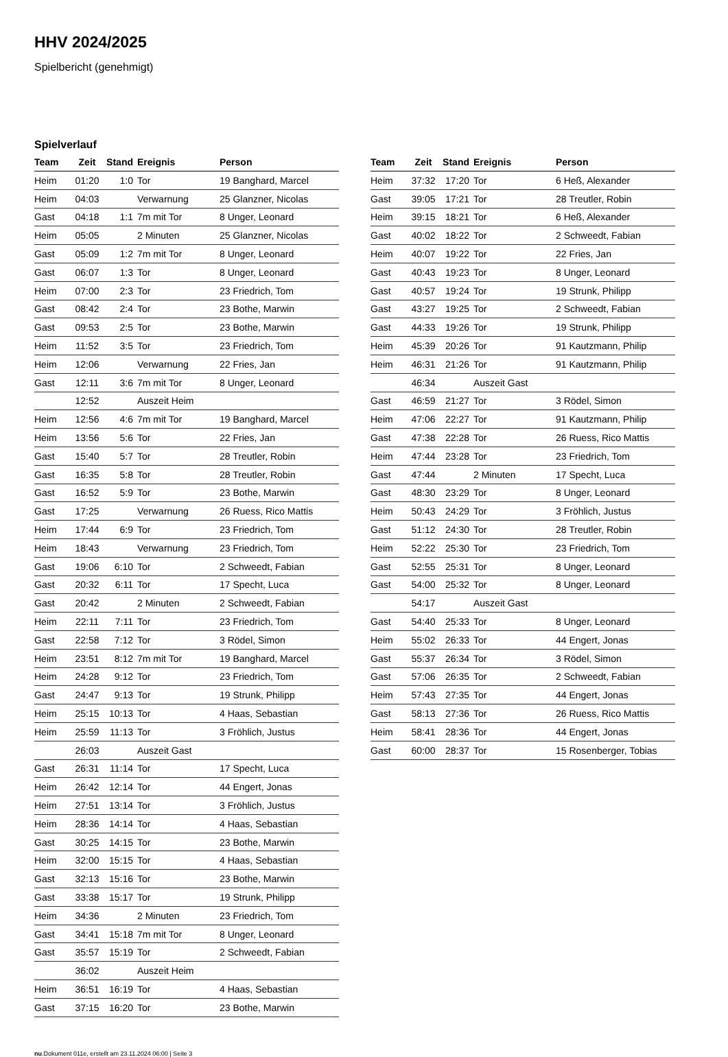HHV 2024/2025
Spielbericht (genehmigt)
Spielverlauf
| Team | Zeit | Stand | Ereignis | Person |
| --- | --- | --- | --- | --- |
| Heim | 01:20 | 1:0 | Tor | 19 Banghard, Marcel |
| Heim | 04:03 | | Verwarnung | 25 Glanzner, Nicolas |
| Gast | 04:18 | 1:1 | 7m mit Tor | 8 Unger, Leonard |
| Heim | 05:05 | | 2 Minuten | 25 Glanzner, Nicolas |
| Gast | 05:09 | 1:2 | 7m mit Tor | 8 Unger, Leonard |
| Gast | 06:07 | 1:3 | Tor | 8 Unger, Leonard |
| Heim | 07:00 | 2:3 | Tor | 23 Friedrich, Tom |
| Gast | 08:42 | 2:4 | Tor | 23 Bothe, Marwin |
| Gast | 09:53 | 2:5 | Tor | 23 Bothe, Marwin |
| Heim | 11:52 | 3:5 | Tor | 23 Friedrich, Tom |
| Heim | 12:06 | | Verwarnung | 22 Fries, Jan |
| Gast | 12:11 | 3:6 | 7m mit Tor | 8 Unger, Leonard |
| | 12:52 | | Auszeit Heim | |
| Heim | 12:56 | 4:6 | 7m mit Tor | 19 Banghard, Marcel |
| Heim | 13:56 | 5:6 | Tor | 22 Fries, Jan |
| Gast | 15:40 | 5:7 | Tor | 28 Treutler, Robin |
| Gast | 16:35 | 5:8 | Tor | 28 Treutler, Robin |
| Gast | 16:52 | 5:9 | Tor | 23 Bothe, Marwin |
| Gast | 17:25 | | Verwarnung | 26 Ruess, Rico Mattis |
| Heim | 17:44 | 6:9 | Tor | 23 Friedrich, Tom |
| Heim | 18:43 | | Verwarnung | 23 Friedrich, Tom |
| Gast | 19:06 | 6:10 | Tor | 2 Schweedt, Fabian |
| Gast | 20:32 | 6:11 | Tor | 17 Specht, Luca |
| Gast | 20:42 | | 2 Minuten | 2 Schweedt, Fabian |
| Heim | 22:11 | 7:11 | Tor | 23 Friedrich, Tom |
| Gast | 22:58 | 7:12 | Tor | 3 Rödel, Simon |
| Heim | 23:51 | 8:12 | 7m mit Tor | 19 Banghard, Marcel |
| Heim | 24:28 | 9:12 | Tor | 23 Friedrich, Tom |
| Gast | 24:47 | 9:13 | Tor | 19 Strunk, Philipp |
| Heim | 25:15 | 10:13 | Tor | 4 Haas, Sebastian |
| Heim | 25:59 | 11:13 | Tor | 3 Fröhlich, Justus |
| | 26:03 | | Auszeit Gast | |
| Gast | 26:31 | 11:14 | Tor | 17 Specht, Luca |
| Heim | 26:42 | 12:14 | Tor | 44 Engert, Jonas |
| Heim | 27:51 | 13:14 | Tor | 3 Fröhlich, Justus |
| Heim | 28:36 | 14:14 | Tor | 4 Haas, Sebastian |
| Gast | 30:25 | 14:15 | Tor | 23 Bothe, Marwin |
| Heim | 32:00 | 15:15 | Tor | 4 Haas, Sebastian |
| Gast | 32:13 | 15:16 | Tor | 23 Bothe, Marwin |
| Gast | 33:38 | 15:17 | Tor | 19 Strunk, Philipp |
| Heim | 34:36 | | 2 Minuten | 23 Friedrich, Tom |
| Gast | 34:41 | 15:18 | 7m mit Tor | 8 Unger, Leonard |
| Gast | 35:57 | 15:19 | Tor | 2 Schweedt, Fabian |
| | 36:02 | | Auszeit Heim | |
| Heim | 36:51 | 16:19 | Tor | 4 Haas, Sebastian |
| Gast | 37:15 | 16:20 | Tor | 23 Bothe, Marwin |
| Team | Zeit | Stand | Ereignis | Person |
| --- | --- | --- | --- | --- |
| Heim | 37:32 | 17:20 | Tor | 6 Heß, Alexander |
| Gast | 39:05 | 17:21 | Tor | 28 Treutler, Robin |
| Heim | 39:15 | 18:21 | Tor | 6 Heß, Alexander |
| Gast | 40:02 | 18:22 | Tor | 2 Schweedt, Fabian |
| Heim | 40:07 | 19:22 | Tor | 22 Fries, Jan |
| Gast | 40:43 | 19:23 | Tor | 8 Unger, Leonard |
| Gast | 40:57 | 19:24 | Tor | 19 Strunk, Philipp |
| Gast | 43:27 | 19:25 | Tor | 2 Schweedt, Fabian |
| Gast | 44:33 | 19:26 | Tor | 19 Strunk, Philipp |
| Heim | 45:39 | 20:26 | Tor | 91 Kautzmann, Philip |
| Heim | 46:31 | 21:26 | Tor | 91 Kautzmann, Philip |
| | 46:34 | | Auszeit Gast | |
| Gast | 46:59 | 21:27 | Tor | 3 Rödel, Simon |
| Heim | 47:06 | 22:27 | Tor | 91 Kautzmann, Philip |
| Gast | 47:38 | 22:28 | Tor | 26 Ruess, Rico Mattis |
| Heim | 47:44 | 23:28 | Tor | 23 Friedrich, Tom |
| Gast | 47:44 | | 2 Minuten | 17 Specht, Luca |
| Gast | 48:30 | 23:29 | Tor | 8 Unger, Leonard |
| Heim | 50:43 | 24:29 | Tor | 3 Fröhlich, Justus |
| Gast | 51:12 | 24:30 | Tor | 28 Treutler, Robin |
| Heim | 52:22 | 25:30 | Tor | 23 Friedrich, Tom |
| Gast | 52:55 | 25:31 | Tor | 8 Unger, Leonard |
| Gast | 54:00 | 25:32 | Tor | 8 Unger, Leonard |
| | 54:17 | | Auszeit Gast | |
| Gast | 54:40 | 25:33 | Tor | 8 Unger, Leonard |
| Heim | 55:02 | 26:33 | Tor | 44 Engert, Jonas |
| Gast | 55:37 | 26:34 | Tor | 3 Rödel, Simon |
| Gast | 57:06 | 26:35 | Tor | 2 Schweedt, Fabian |
| Heim | 57:43 | 27:35 | Tor | 44 Engert, Jonas |
| Gast | 58:13 | 27:36 | Tor | 26 Ruess, Rico Mattis |
| Heim | 58:41 | 28:36 | Tor | 44 Engert, Jonas |
| Gast | 60:00 | 28:37 | Tor | 15 Rosenberger, Tobias |
nu.Dokument 011e, erstellt am 23.11.2024 06:00 | Seite 3